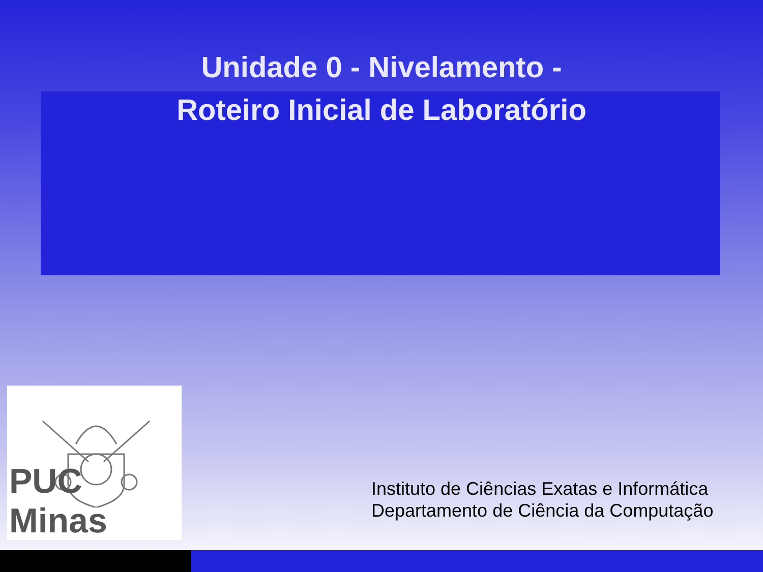Unidade 0 - Nivelamento -
Roteiro Inicial de Laboratório
PUC Minas
Instituto de Ciências Exatas e Informática
Departamento de Ciência da Computação